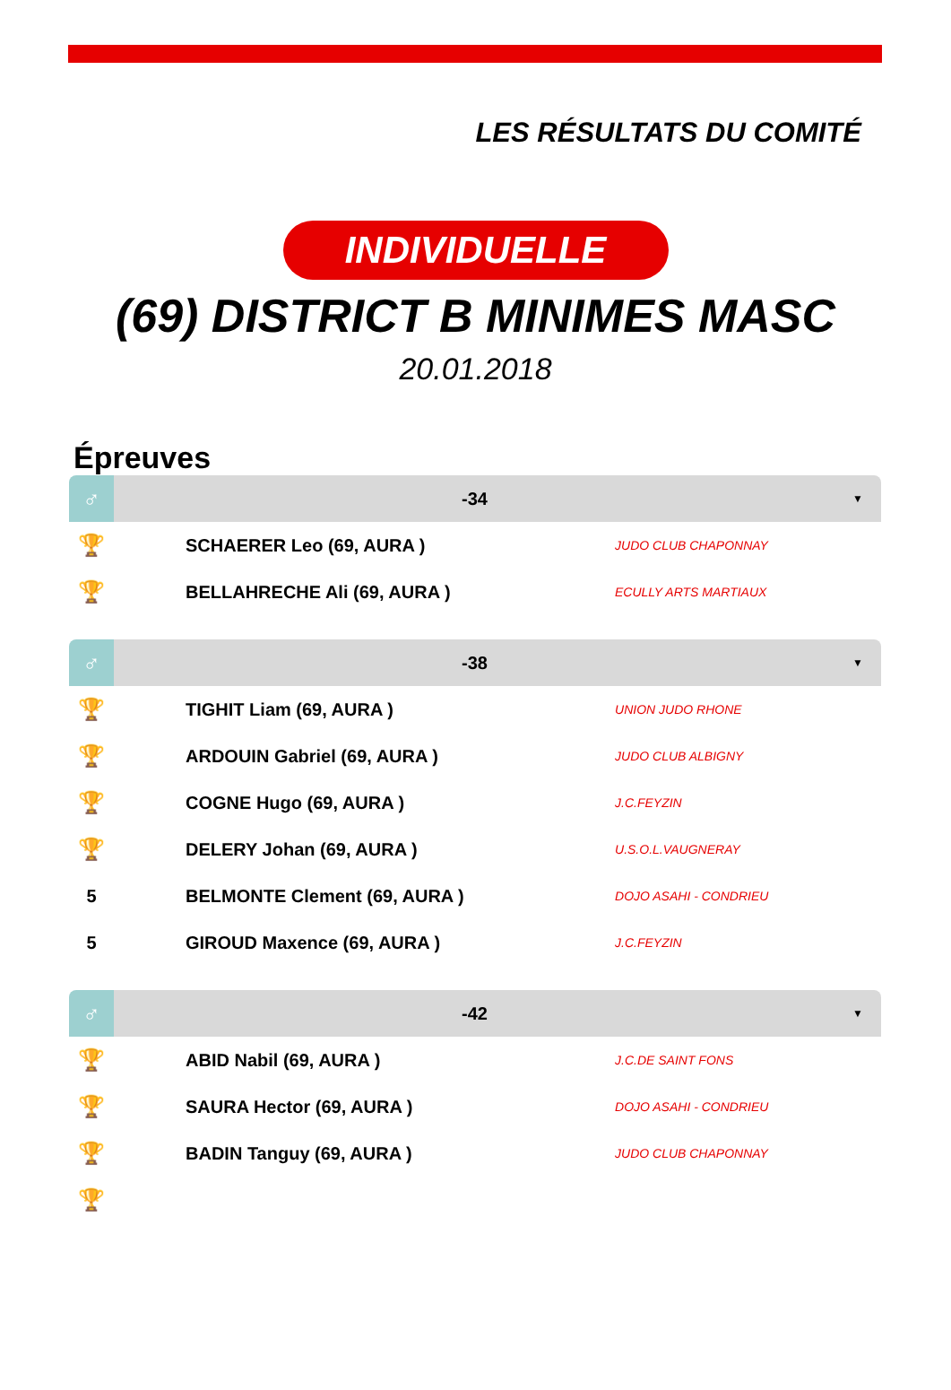LES RÉSULTATS DU COMITÉ
INDIVIDUELLE
(69) DISTRICT B MINIMES MASC
20.01.2018
Épreuves
| ♂ | -34 | | ▼ |
| 🏆 | SCHAERER Leo (69, AURA ) | JUDO CLUB CHAPONNAY | |
| 🏆 | BELLAHRECHE Ali (69, AURA ) | ECULLY ARTS MARTIAUX | |
| ♂ | -38 | | ▼ |
| 🏆 | TIGHIT Liam (69, AURA ) | UNION JUDO RHONE | |
| 🏆 | ARDOUIN Gabriel (69, AURA ) | JUDO CLUB ALBIGNY | |
| 🏆 | COGNE Hugo (69, AURA ) | J.C.FEYZIN | |
| 🏆 | DELERY Johan (69, AURA ) | U.S.O.L.VAUGNERAY | |
| 5 | BELMONTE Clement (69, AURA ) | DOJO ASAHI - CONDRIEU | |
| 5 | GIROUD Maxence (69, AURA ) | J.C.FEYZIN | |
| ♂ | -42 | | ▼ |
| 🏆 | ABID Nabil (69, AURA ) | J.C.DE SAINT FONS | |
| 🏆 | SAURA Hector (69, AURA ) | DOJO ASAHI - CONDRIEU | |
| 🏆 | BADIN Tanguy (69, AURA ) | JUDO CLUB CHAPONNAY | |
| 🏆 | | | |